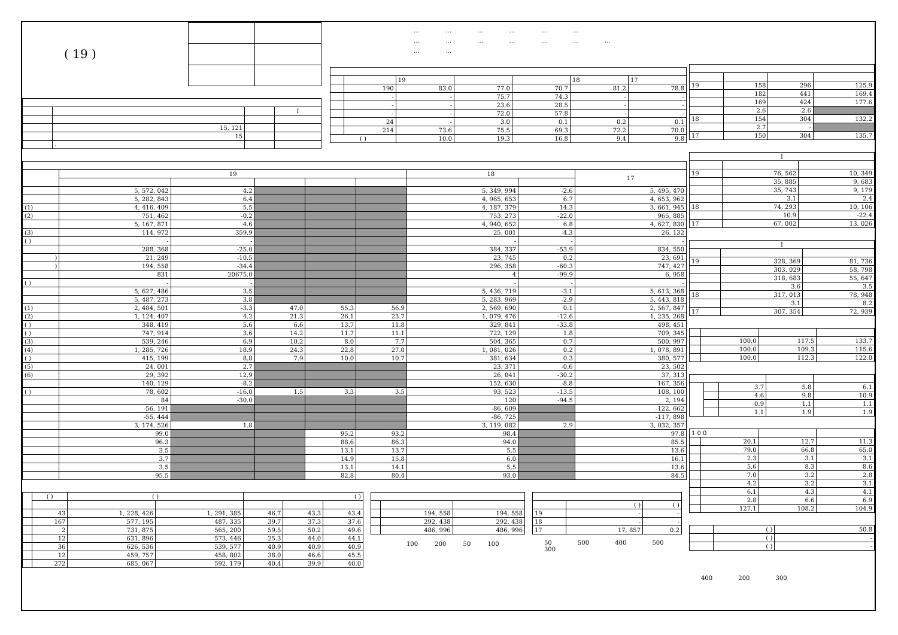( 19 )
| | | | I |
| | 15, 121 | | |
| | 15 | | |
| | - | | |
… … … … … …
… … … … … … …
… …
| | | 19 | | | 18 | 17 |
| | 190 | 83.0 | 77.0 | 70.7 | 81.2 | 78.8 |
| | - | - | 75.7 | 74.3 | - | - |
| | - | - | 23.6 | 28.5 | - | - |
| | - | - | 72.0 | 57.8 | - | - |
| | 24 | - | 3.0 | 0.1 | 0.2 | 0.1 |
| | 214 | 73.6 | 75.5 | 69.3 | 72.2 | 70.0 |
| ( ) | | 10.0 | 19.3 | 16.8 | 9.4 | 9.8 |
| | 19 | | | | | 18 | | 17 |
| | 5, 572, 042 | 4.2 | | | | 5, 349, 994 | -2.6 | 5, 495, 470 |
| | 5, 282, 843 | 6.4 | | | | 4, 965, 653 | 6.7 | 4, 653, 962 |
| (1) | 4, 416, 409 | 5.5 | | | | 4, 187, 379 | 14.3 | 3, 661, 945 |
| (2) | 751, 462 | -0.2 | | | | 753, 273 | -22.0 | 965, 885 |
| | 5, 167, 871 | 4.6 | | | | 4, 940, 652 | 6.8 | 4, 627, 830 |
| (3) | 114, 972 | 359.9 | | | | 25, 001 | -4.3 | 26, 132 |
| ( ) | - | - | | | | - | - | - |
| | 288, 368 | -25.0 | | | | 384, 337 | -53.9 | 834, 550 |
| ) | 21, 249 | -10.5 | | | | 23, 745 | 0.2 | 23, 691 |
| ) | 194, 558 | -34.4 | | | | 296, 358 | -60.3 | 747, 427 |
| | 831 | 20675.0 | | | | 4 | -99.9 | 6, 958 |
| ( ) | - | - | | | | - | - | - |
| | 5, 627, 486 | 3.5 | | | | 5, 436, 719 | -3.1 | 5, 613, 368 |
| | 5, 487, 273 | 3.8 | | | | 5, 283, 969 | -2.9 | 5, 443, 818 |
| (1) | 2, 484, 501 | -3.3 | 47.0 | 55.3 | 56.9 | 2, 569, 690 | 0.1 | 2, 567, 847 |
| (2) | 1, 124, 407 | 4.2 | 21.3 | 26.1 | 23.7 | 1, 079, 476 | -12.6 | 1, 235, 268 |
| ( ) | 348, 419 | 5.6 | 6.6 | 13.7 | 11.8 | 329, 841 | -33.8 | 498, 451 |
| ( ) | 747, 914 | 3.6 | 14.2 | 11.7 | 11.1 | 722, 129 | 1.8 | 709, 345 |
| (3) | 539, 246 | 6.9 | 10.2 | 8.0 | 7.7 | 504, 365 | 0.7 | 500, 997 |
| (4) | 1, 285, 726 | 18.9 | 24.3 | 22.8 | 27.0 | 1, 081, 026 | 0.2 | 1, 078, 891 |
| ( ) | 415, 199 | 8.8 | 7.9 | 10.0 | 10.7 | 381, 634 | 0.3 | 380, 577 |
| (5) | 24, 001 | 2.7 | | | | 23, 371 | -0.6 | 23, 502 |
| (6) | 29, 392 | 12.9 | | | | 26, 041 | -30.2 | 37, 313 |
| | 140, 129 | -8.2 | | | | 152, 630 | -8.8 | 167, 356 |
| ( ) | 78, 602 | -16.0 | 1.5 | 3.3 | 3.5 | 93, 523 | -13.5 | 108, 100 |
| | 84 | -30.0 | | | | 120 | -94.5 | 2, 194 |
| | -56, 191 | | | | | -86, 609 | | -122, 662 |
| | -55, 444 | | | | | -86, 725 | | -117, 898 |
| | 3, 174, 526 | 1.8 | | | | 3, 119, 082 | 2.9 | 3, 032, 357 |
| | 99.0 | | | 95.2 | 93.2 | 98.4 | | 97.8 |
| | 96.3 | | | 88.6 | 86.3 | 94.0 | | 85.5 |
| | 3.5 | | | 13.1 | 13.7 | 5.5 | | 13.6 |
| | 3.7 | | | 14.9 | 15.8 | 6.0 | | 16.1 |
| | 3.5 | | | 13.1 | 14.1 | 5.5 | | 13.6 |
| | 95.5 | | | 82.8 | 80.4 | 93.0 | | 84.5 |
| | ( ) | ( ) | | ( ) | | |
| | 43 | 1, 228, 426 | 1, 291, 385 | 46.7 | 43.3 | 43.4 |
| | 167 | 577, 195 | 487, 335 | 39.7 | 37.3 | 37.6 |
| | 2 | 731, 875 | 565, 200 | 59.5 | 50.2 | 49.6 |
| | 12 | 631, 896 | 573, 446 | 25.3 | 44.0 | 44.1 |
| | 36 | 626, 536 | 539, 577 | 40.9 | 40.9 | 40.9 |
| | 12 | 459, 757 | 458, 802 | 38.0 | 46.6 | 45.5 |
| | 272 | 685, 067 | 592, 179 | 40.4 | 39.9 | 40.0 |
| | 194, 558 | 194, 558 |
| | 292, 438 | 292, 438 |
| | 486, 996 | 486, 996 |
100 200 50 100
| | ( ) | ( ) |
| 19 | - | - |
| 18 | - | - |
| 17 | 17, 857 | 0.2 |
50 500 400 500 300
| 19 | 158 | 296 | 125.9 |
| | 182 | 441 | 169.4 |
| | 169 | 424 | 177.6 |
| | 2.6 | -2.6 | |
| 18 | 154 | 304 | 132.2 |
| | 2.7 | - | |
| 17 | 150 | 304 | 135.7 |
| 1 | | |
| 19 | 76, 562 | 10, 349 |
| | 35, 885 | 9, 683 |
| | 35, 743 | 9, 179 |
| | 3.1 | 2.4 |
| 18 | 74, 293 | 10, 106 |
| | 10.9 | -22.4 |
| 17 | 67, 002 | 13, 026 |
| 1 | | |
| 19 | 328, 369 | 81, 736 |
| | 303, 029 | 58, 798 |
| | 318, 683 | 55, 647 |
| | 3.6 | 3.5 |
| 18 | 317, 013 | 78, 948 |
| | 3.1 | 8.2 |
| 17 | 307, 354 | 72, 939 |
| | 100.0 | 117.5 | 133.7 |
| | 100.0 | 109.3 | 115.6 |
| | 100.0 | 112.3 | 122.0 |
| | | 3.7 | 5.8 | 6.1 |
| | | 4.6 | 9.8 | 10.9 |
| | | 0.9 | 1.1 | 1.1 |
| | | 1.1 | 1.9 | 1.9 |
| 1 0 0 | | | |
| | 20.1 | 12.7 | 11.3 |
| | 79.0 | 66.8 | 65.0 |
| | 2.3 | 3.1 | 3.1 |
| | 5.6 | 8.3 | 8.6 |
| | 7.0 | 3.2 | 2.8 |
| | 4.2 | 3.2 | 3.1 |
| | 6.1 | 4.3 | 4.1 |
| | 2.8 | 6.6 | 6.9 |
| | 127.1 | 108.2 | 104.9 |
| | ( ) | 50.8 |
| | ( ) | - |
| | ( ) | - |
400 200 300